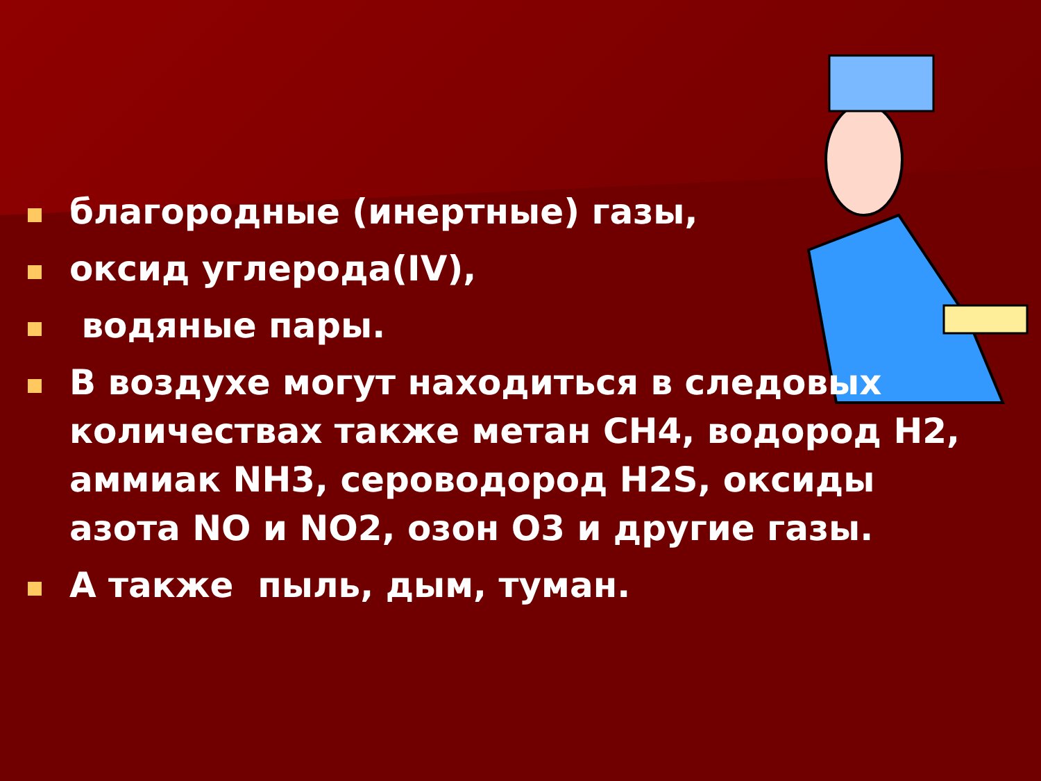благородные (инертные) газы,
оксид углерода(IV),
водяные пары.
В воздухе могут находиться в следовых количествах также метан CH4, водород H2, аммиак NH3, сероводород H2S, оксиды азота NO и NO2, озон O3 и другие газы.
А также пыль, дым, туман.